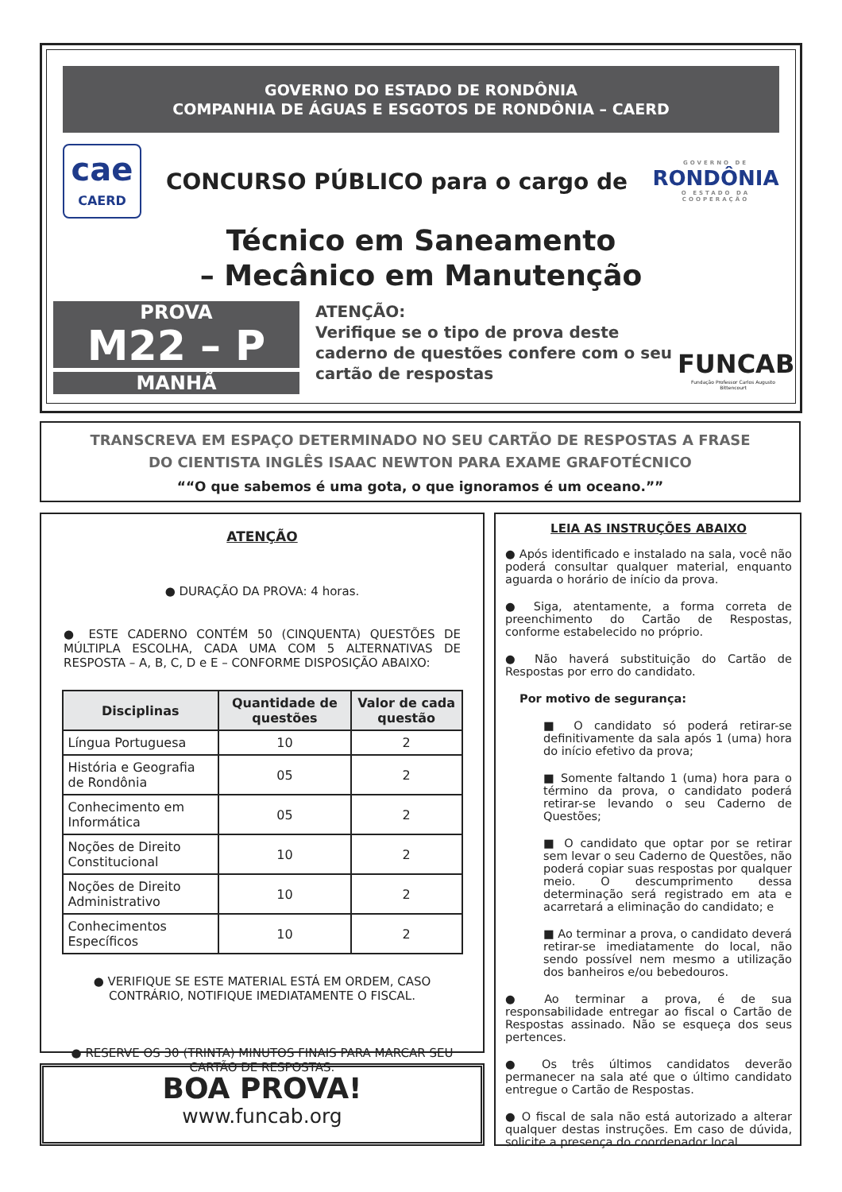GOVERNO DO ESTADO DE RONDÔNIA
COMPANHIA DE ÁGUAS E ESGOTOS DE RONDÔNIA – CAERD
cae
CAERD
CONCURSO PÚBLICO para o cargo de
GOVERNO DE
RONDÔNIA
O ESTADO DA COOPERAÇÃO
Técnico em Saneamento
– Mecânico em Manutenção
PROVA
M22 – P
MANHÃ
ATENÇÃO:
Verifique se o tipo de prova deste caderno de questões confere com o seu cartão de respostas
FUNCAB
Fundação Professor Carlos Augusto Bittencourt
TRANSCREVA EM ESPAÇO DETERMINADO NO SEU CARTÃO DE RESPOSTAS A FRASE
DO CIENTISTA INGLÊS ISAAC NEWTON PARA EXAME GRAFOTÉCNICO
“O que sabemos é uma gota, o que ignoramos é um oceano.”
ATENÇÃO
● DURAÇÃO DA PROVA: 4 horas.
● ESTE CADERNO CONTÉM 50 (CINQUENTA) QUESTÕES DE MÚLTIPLA ESCOLHA, CADA UMA COM 5 ALTERNATIVAS DE RESPOSTA – A, B, C, D e E – CONFORME DISPOSIÇÃO ABAIXO:
| Disciplinas | Quantidade de questões | Valor de cada questão |
| --- | --- | --- |
| Língua Portuguesa | 10 | 2 |
| História e Geografia de Rondônia | 05 | 2 |
| Conhecimento em Informática | 05 | 2 |
| Noções de Direito Constitucional | 10 | 2 |
| Noções de Direito Administrativo | 10 | 2 |
| Conhecimentos Específicos | 10 | 2 |
● VERIFIQUE SE ESTE MATERIAL ESTÁ EM ORDEM, CASO CONTRÁRIO, NOTIFIQUE IMEDIATAMENTE O FISCAL.
● RESERVE OS 30 (TRINTA) MINUTOS FINAIS PARA MARCAR SEU CARTÃO DE RESPOSTAS.
BOA PROVA!
www.funcab.org
LEIA AS INSTRUÇÕES ABAIXO
● Após identificado e instalado na sala, você não poderá consultar qualquer material, enquanto aguarda o horário de início da prova.
● Siga, atentamente, a forma correta de preenchimento do Cartão de Respostas, conforme estabelecido no próprio.
● Não haverá substituição do Cartão de Respostas por erro do candidato.
Por motivo de segurança:
■ O candidato só poderá retirar-se definitivamente da sala após 1 (uma) hora do início efetivo da prova;
■ Somente faltando 1 (uma) hora para o término da prova, o candidato poderá retirar-se levando o seu Caderno de Questões;
■ O candidato que optar por se retirar sem levar o seu Caderno de Questões, não poderá copiar suas respostas por qualquer meio. O descumprimento dessa determinação será registrado em ata e acarretará a eliminação do candidato; e
■ Ao terminar a prova, o candidato deverá retirar-se imediatamente do local, não sendo possível nem mesmo a utilização dos banheiros e/ou bebedouros.
● Ao terminar a prova, é de sua responsabilidade entregar ao fiscal o Cartão de Respostas assinado. Não se esqueça dos seus pertences.
● Os três últimos candidatos deverão permanecer na sala até que o último candidato entregue o Cartão de Respostas.
● O fiscal de sala não está autorizado a alterar qualquer destas instruções. Em caso de dúvida, solicite a presença do coordenador local.